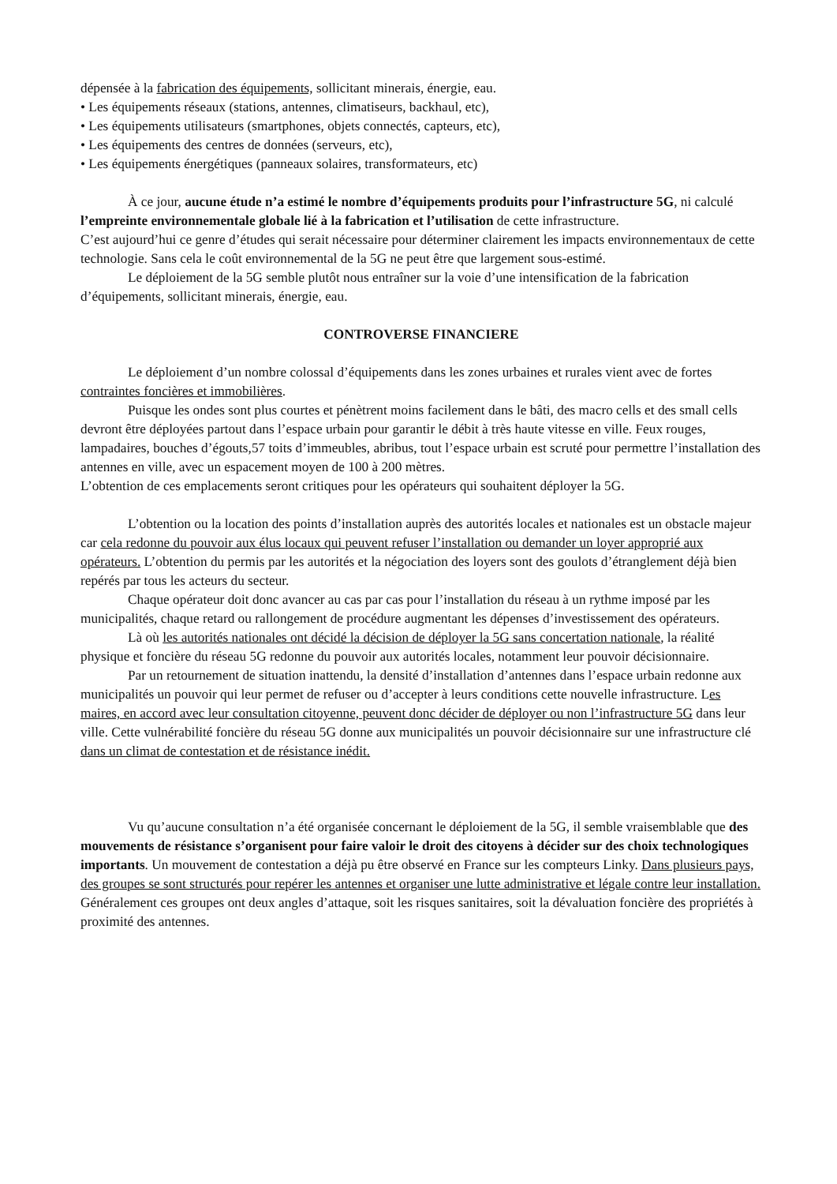dépensée à la fabrication des équipements, sollicitant minerais, énergie, eau.
• Les équipements réseaux (stations, antennes, climatiseurs, backhaul, etc),
• Les équipements utilisateurs (smartphones, objets connectés, capteurs, etc),
• Les équipements des centres de données (serveurs, etc),
• Les équipements énergétiques (panneaux solaires, transformateurs, etc)
À ce jour, aucune étude n’a estimé le nombre d’équipements produits pour l’infrastructure 5G, ni calculé l’empreinte environnementale globale lié à la fabrication et l’utilisation de cette infrastructure.
C’est aujourd’hui ce genre d’études qui serait nécessaire pour déterminer clairement les impacts environnementaux de cette technologie. Sans cela le coût environnemental de la 5G ne peut être que largement sous-estimé.
Le déploiement de la 5G semble plutôt nous entraîner sur la voie d’une intensification de la fabrication d’équipements, sollicitant minerais, énergie, eau.
CONTROVERSE FINANCIERE
Le déploiement d’un nombre colossal d’équipements dans les zones urbaines et rurales vient avec de fortes contraintes foncières et immobilières.
Puisque les ondes sont plus courtes et pénètrent moins facilement dans le bâti, des macro cells et des small cells devront être déployées partout dans l’espace urbain pour garantir le débit à très haute vitesse en ville. Feux rouges, lampadaires, bouches d’égouts,57 toits d’immeubles, abribus, tout l’espace urbain est scruté pour permettre l’installation des antennes en ville, avec un espacement moyen de 100 à 200 mètres.
L’obtention de ces emplacements seront critiques pour les opérateurs qui souhaitent déployer la 5G.
L’obtention ou la location des points d’installation auprès des autorités locales et nationales est un obstacle majeur car cela redonne du pouvoir aux élus locaux qui peuvent refuser l’installation ou demander un loyer approprié aux opérateurs. L’obtention du permis par les autorités et la négociation des loyers sont des goulots d’étranglement déjà bien repérés par tous les acteurs du secteur.
Chaque opérateur doit donc avancer au cas par cas pour l’installation du réseau à un rythme imposé par les municipalités, chaque retard ou rallongement de procédure augmentant les dépenses d’investissement des opérateurs.
Là où les autorités nationales ont décidé la décision de déployer la 5G sans concertation nationale, la réalité physique et foncière du réseau 5G redonne du pouvoir aux autorités locales, notamment leur pouvoir décisionnaire.
Par un retournement de situation inattendu, la densité d’installation d’antennes dans l’espace urbain redonne aux municipalités un pouvoir qui leur permet de refuser ou d’accepter à leurs conditions cette nouvelle infrastructure. Les maires, en accord avec leur consultation citoyenne, peuvent donc décider de déployer ou non l’infrastructure 5G dans leur ville. Cette vulnérabilité foncière du réseau 5G donne aux municipalités un pouvoir décisionnaire sur une infrastructure clé dans un climat de contestation et de résistance inédit.
Vu qu’aucune consultation n’a été organisée concernant le déploiement de la 5G, il semble vraisemblable que des mouvements de résistance s’organisent pour faire valoir le droit des citoyens à décider sur des choix technologiques importants. Un mouvement de contestation a déjà pu être observé en France sur les compteurs Linky. Dans plusieurs pays, des groupes se sont structurés pour repérer les antennes et organiser une lutte administrative et légale contre leur installation. Généralement ces groupes ont deux angles d’attaque, soit les risques sanitaires, soit la dévaluation foncière des propriétés à proximité des antennes.